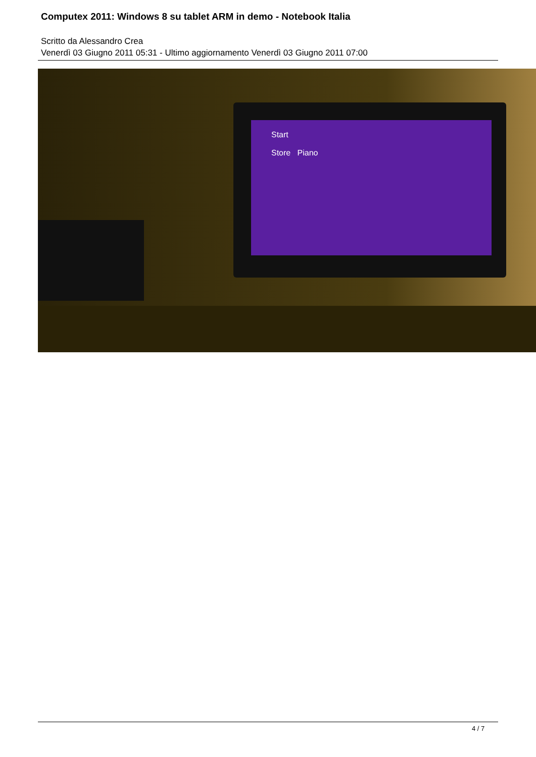Computex 2011: Windows 8 su tablet ARM in demo - Notebook Italia
Scritto da Alessandro Crea
Venerdì 03 Giugno 2011 05:31 - Ultimo aggiornamento Venerdì 03 Giugno 2011 07:00
Start
Store Piano
4 / 7